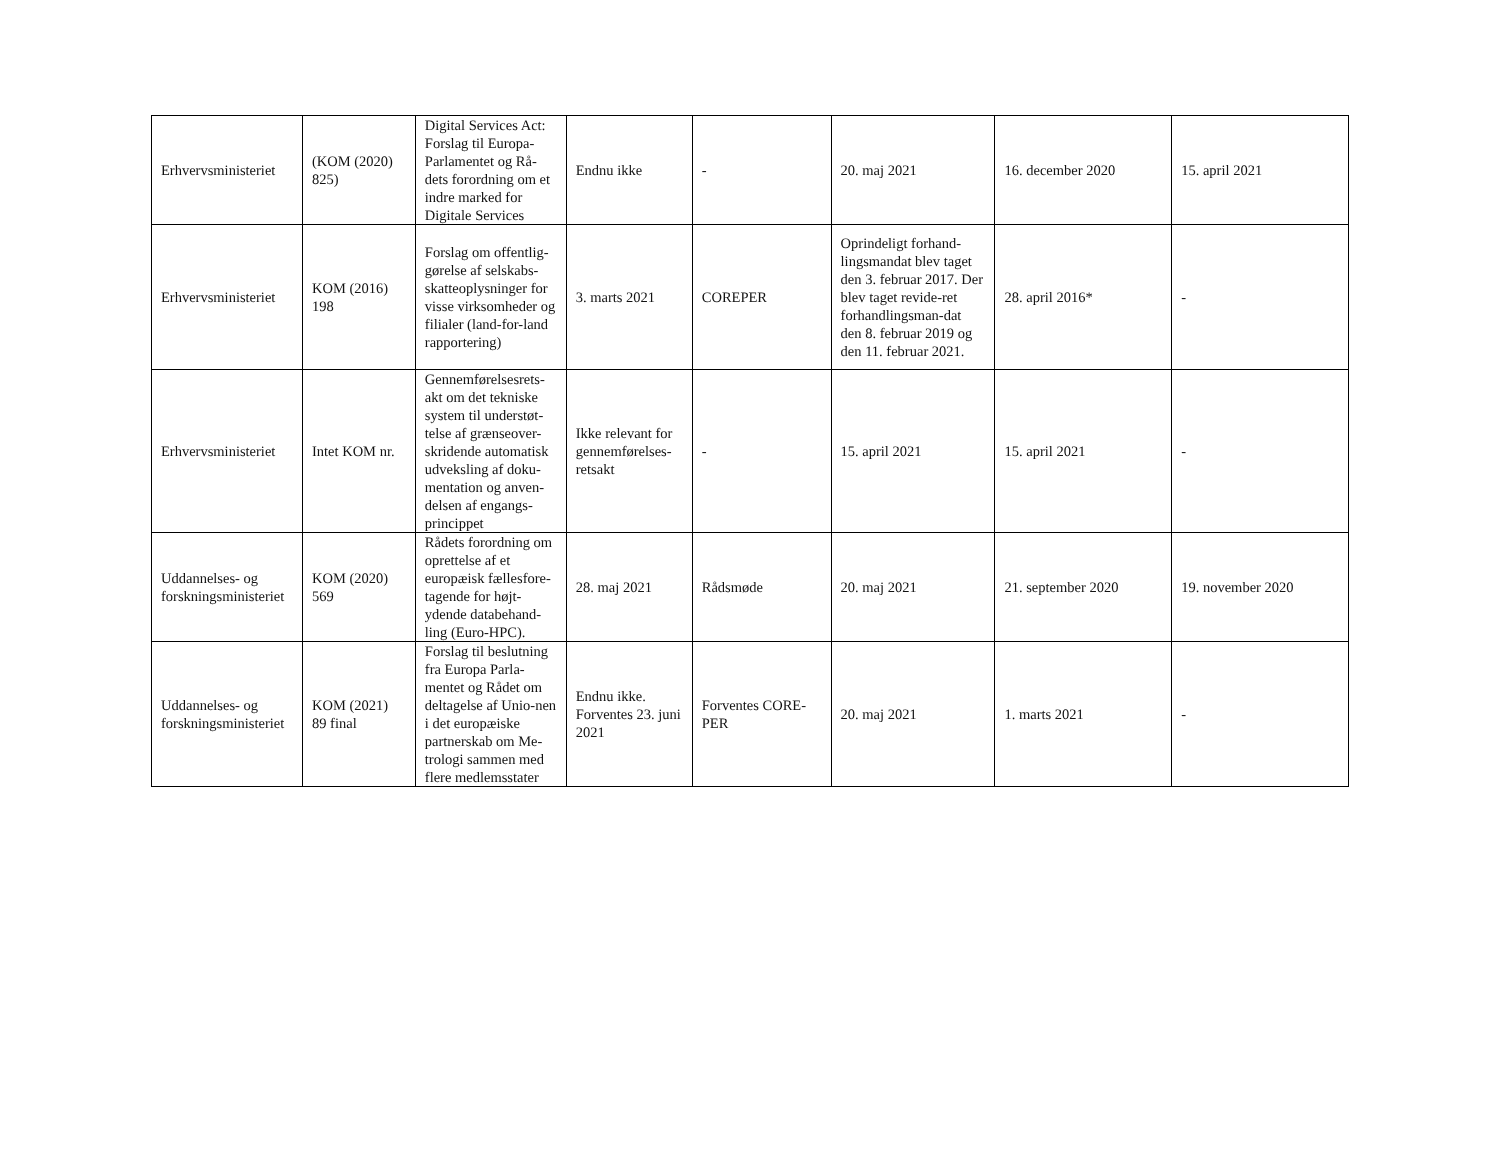| Erhvervsministeriet | (KOM (2020) 825) | Digital Services Act: Forslag til Europa-Parlamentet og Rå-dets forordning om et indre marked for Digitale Services | Endnu ikke | - | 20. maj 2021 | 16. december 2020 | 15. april 2021 |
| Erhvervsministeriet | KOM (2016) 198 | Forslag om offentlig-gørelse af selskabs-skatteoplysninger for visse virksomheder og filialer (land-for-land rapportering) | 3. marts 2021 | COREPER | Oprindeligt forhand-lingsmandat blev taget den 3. februar 2017. Der blev taget revide-ret forhandlingsman-dat den 8. februar 2019 og den 11. februar 2021. | 28. april 2016* | - |
| Erhvervsministeriet | Intet KOM nr. | Gennemførelsesrets-akt om det tekniske system til understøt-telse af grænseover-skridende automatisk udveksling af doku-mentation og anven-delsen af engangs-princippet | Ikke relevant for gennemførelses-retsakt | - | 15. april 2021 | 15. april 2021 | - |
| Uddannelses- og forskningsministeriet | KOM (2020) 569 | Rådets forordning om oprettelse af et europæisk fællesfore-tagende for højt-ydende databehand-ling (Euro-HPC). | 28. maj 2021 | Rådsmøde | 20. maj 2021 | 21. september 2020 | 19. november 2020 |
| Uddannelses- og forskningsministeriet | KOM (2021) 89 final | Forslag til beslutning fra Europa Parla-mentet og Rådet om deltagelse af Unio-nen i det europæiske partnerskab om Me-trologi sammen med flere medlemsstater | Endnu ikke. Forventes 23. juni 2021 | Forventes CORE-PER | 20. maj 2021 | 1. marts 2021 | - |